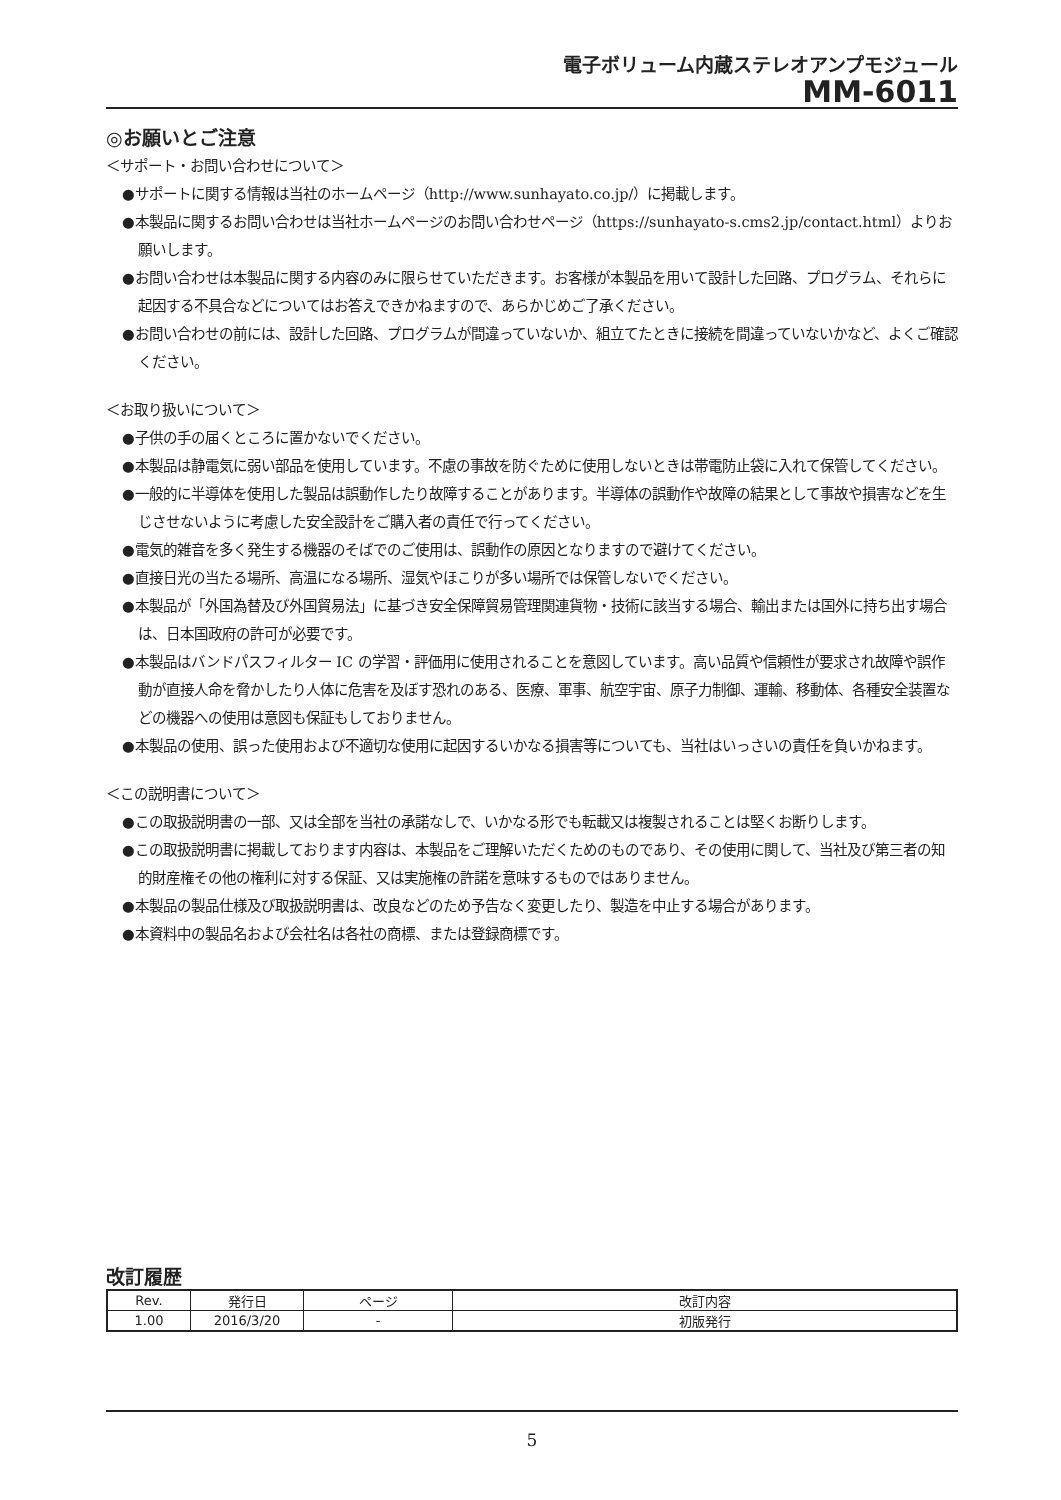電子ボリューム内蔵ステレオアンプモジュール
MM-6011
◎お願いとご注意
＜サポート・お問い合わせについて＞
●サポートに関する情報は当社のホームページ（http://www.sunhayato.co.jp/）に掲載します。
●本製品に関するお問い合わせは当社ホームページのお問い合わせページ（https://sunhayato-s.cms2.jp/contact.html）よりお願いします。
●お問い合わせは本製品に関する内容のみに限らせていただきます。お客様が本製品を用いて設計した回路、プログラム、それらに起因する不具合などについてはお答えできかねますので、あらかじめご了承ください。
●お問い合わせの前には、設計した回路、プログラムが間違っていないか、組立てたときに接続を間違っていないかなど、よくご確認ください。
＜お取り扱いについて＞
●子供の手の届くところに置かないでください。
●本製品は静電気に弱い部品を使用しています。不慮の事故を防ぐために使用しないときは帯電防止袋に入れて保管してください。
●一般的に半導体を使用した製品は誤動作したり故障することがあります。半導体の誤動作や故障の結果として事故や損害などを生じさせないように考慮した安全設計をご購入者の責任で行ってください。
●電気的雑音を多く発生する機器のそばでのご使用は、誤動作の原因となりますので避けてください。
●直接日光の当たる場所、高温になる場所、湿気やほこりが多い場所では保管しないでください。
●本製品が「外国為替及び外国貿易法」に基づき安全保障貿易管理関連貨物・技術に該当する場合、輸出または国外に持ち出す場合は、日本国政府の許可が必要です。
●本製品はバンドパスフィルター IC の学習・評価用に使用されることを意図しています。高い品質や信頼性が要求され故障や誤作動が直接人命を脅かしたり人体に危害を及ぼす恐れのある、医療、軍事、航空宇宙、原子力制御、運輸、移動体、各種安全装置などの機器への使用は意図も保証もしておりません。
●本製品の使用、誤った使用および不適切な使用に起因するいかなる損害等についても、当社はいっさいの責任を負いかねます。
＜この説明書について＞
●この取扱説明書の一部、又は全部を当社の承諾なしで、いかなる形でも転載又は複製されることは堅くお断りします。
●この取扱説明書に掲載しております内容は、本製品をご理解いただくためのものであり、その使用に関して、当社及び第三者の知的財産権その他の権利に対する保証、又は実施権の許諾を意味するものではありません。
●本製品の製品仕様及び取扱説明書は、改良などのため予告なく変更したり、製造を中止する場合があります。
●本資料中の製品名および会社名は各社の商標、または登録商標です。
改訂履歴
| Rev. | 発行日 | ページ | 改訂内容 |
| --- | --- | --- | --- |
| 1.00 | 2016/3/20 | - | 初版発行 |
5